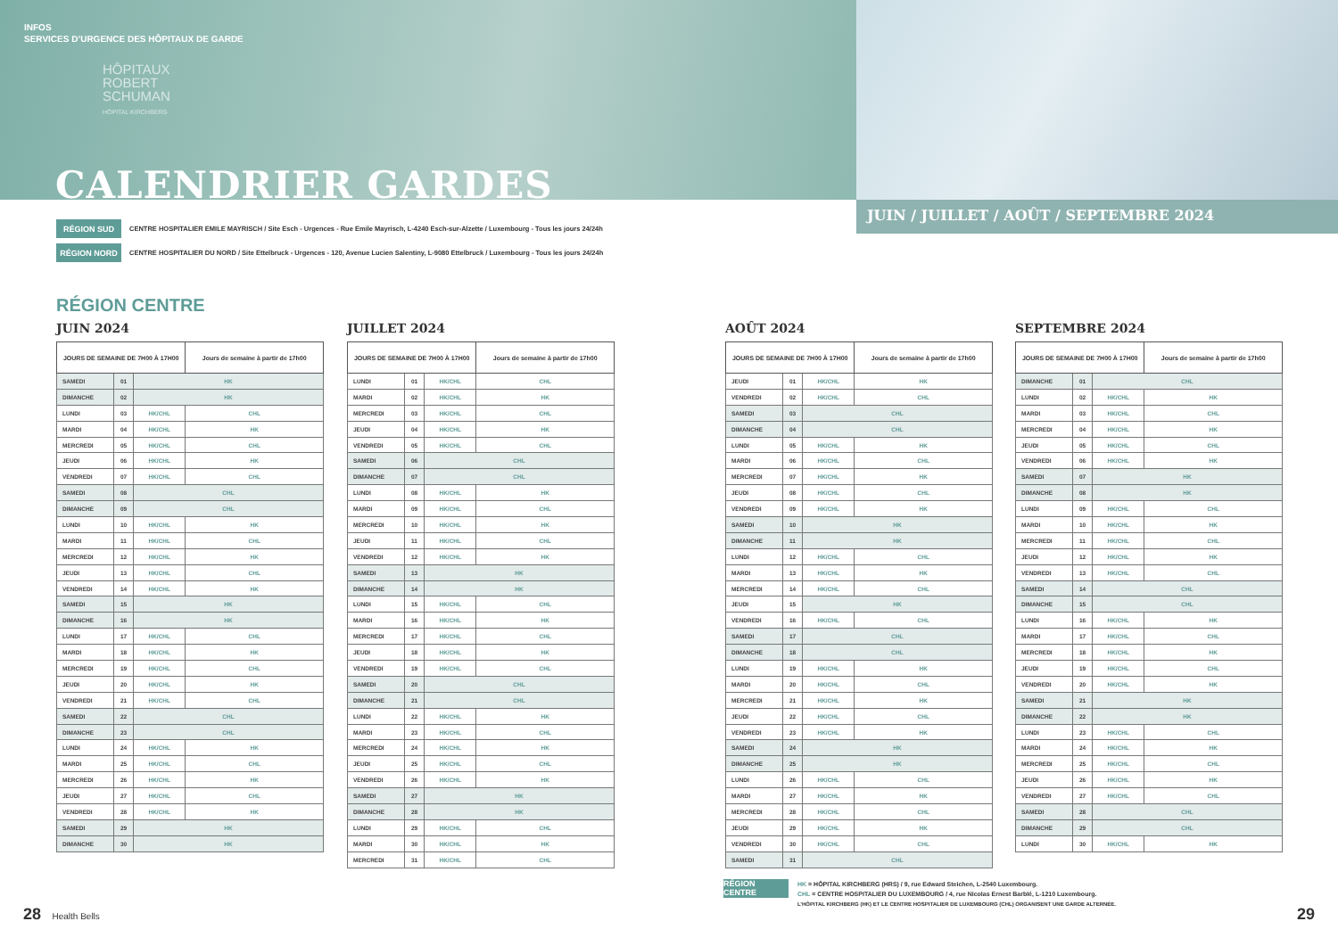INFOS
SERVICES D’URGENCE DES HÔPITAUX DE GARDE
HÔPITAUX
ROBERT
SCHUMAN
HÔPITAL KIRCHBERG
CALENDRIER GARDES
RÉGION SUD
CENTRE HOSPITALIER EMILE MAYRISCH / Site Esch - Urgences - Rue Emile Mayrisch, L-4240 Esch-sur-Alzette / Luxembourg - Tous les jours 24/24h
RÉGION NORD
CENTRE HOSPITALIER DU NORD / Site Ettelbruck - Urgences - 120, Avenue Lucien Salentiny, L-9080 Ettelbruck / Luxembourg - Tous les jours 24/24h
JUIN / JUILLET / AOÛT / SEPTEMBRE 2024
RÉGION CENTRE
JUIN 2024
| JOURS DE SEMAINE DE 7H00 À 17H00 | | | Jours de semaine à partir de 17h00 |
| --- | --- | --- | --- |
| SAMEDI | 01 | HK | |
| DIMANCHE | 02 | HK | |
| LUNDI | 03 | HK/CHL | CHL |
| MARDI | 04 | HK/CHL | HK |
| MERCREDI | 05 | HK/CHL | CHL |
| JEUDI | 06 | HK/CHL | HK |
| VENDREDI | 07 | HK/CHL | CHL |
| SAMEDI | 08 | CHL | |
| DIMANCHE | 09 | CHL | |
| LUNDI | 10 | HK/CHL | HK |
| MARDI | 11 | HK/CHL | CHL |
| MERCREDI | 12 | HK/CHL | HK |
| JEUDI | 13 | HK/CHL | CHL |
| VENDREDI | 14 | HK/CHL | HK |
| SAMEDI | 15 | HK | |
| DIMANCHE | 16 | HK | |
| LUNDI | 17 | HK/CHL | CHL |
| MARDI | 18 | HK/CHL | HK |
| MERCREDI | 19 | HK/CHL | CHL |
| JEUDI | 20 | HK/CHL | HK |
| VENDREDI | 21 | HK/CHL | CHL |
| SAMEDI | 22 | CHL | |
| DIMANCHE | 23 | CHL | |
| LUNDI | 24 | HK/CHL | HK |
| MARDI | 25 | HK/CHL | CHL |
| MERCREDI | 26 | HK/CHL | HK |
| JEUDI | 27 | HK/CHL | CHL |
| VENDREDI | 28 | HK/CHL | HK |
| SAMEDI | 29 | HK | |
| DIMANCHE | 30 | HK | |
JUILLET 2024
| JOURS DE SEMAINE DE 7H00 À 17H00 | | | Jours de semaine à partir de 17h00 |
| --- | --- | --- | --- |
| LUNDI | 01 | HK/CHL | CHL |
| MARDI | 02 | HK/CHL | HK |
| MERCREDI | 03 | HK/CHL | CHL |
| JEUDI | 04 | HK/CHL | HK |
| VENDREDI | 05 | HK/CHL | CHL |
| SAMEDI | 06 | CHL | |
| DIMANCHE | 07 | CHL | |
| LUNDI | 08 | HK/CHL | HK |
| MARDI | 09 | HK/CHL | CHL |
| MERCREDI | 10 | HK/CHL | HK |
| JEUDI | 11 | HK/CHL | CHL |
| VENDREDI | 12 | HK/CHL | HK |
| SAMEDI | 13 | HK | |
| DIMANCHE | 14 | HK | |
| LUNDI | 15 | HK/CHL | CHL |
| MARDI | 16 | HK/CHL | HK |
| MERCREDI | 17 | HK/CHL | CHL |
| JEUDI | 18 | HK/CHL | HK |
| VENDREDI | 19 | HK/CHL | CHL |
| SAMEDI | 20 | CHL | |
| DIMANCHE | 21 | CHL | |
| LUNDI | 22 | HK/CHL | HK |
| MARDI | 23 | HK/CHL | CHL |
| MERCREDI | 24 | HK/CHL | HK |
| JEUDI | 25 | HK/CHL | CHL |
| VENDREDI | 26 | HK/CHL | HK |
| SAMEDI | 27 | HK | |
| DIMANCHE | 28 | HK | |
| LUNDI | 29 | HK/CHL | CHL |
| MARDI | 30 | HK/CHL | HK |
| MERCREDI | 31 | HK/CHL | CHL |
AOÛT 2024
| JOURS DE SEMAINE DE 7H00 À 17H00 | | | Jours de semaine à partir de 17h00 |
| --- | --- | --- | --- |
| JEUDI | 01 | HK/CHL | HK |
| VENDREDI | 02 | HK/CHL | CHL |
| SAMEDI | 03 | CHL | |
| DIMANCHE | 04 | CHL | |
| LUNDI | 05 | HK/CHL | HK |
| MARDI | 06 | HK/CHL | CHL |
| MERCREDI | 07 | HK/CHL | HK |
| JEUDI | 08 | HK/CHL | CHL |
| VENDREDI | 09 | HK/CHL | HK |
| SAMEDI | 10 | HK | |
| DIMANCHE | 11 | HK | |
| LUNDI | 12 | HK/CHL | CHL |
| MARDI | 13 | HK/CHL | HK |
| MERCREDI | 14 | HK/CHL | CHL |
| JEUDI | 15 | HK | |
| VENDREDI | 16 | HK/CHL | CHL |
| SAMEDI | 17 | CHL | |
| DIMANCHE | 18 | CHL | |
| LUNDI | 19 | HK/CHL | HK |
| MARDI | 20 | HK/CHL | CHL |
| MERCREDI | 21 | HK/CHL | HK |
| JEUDI | 22 | HK/CHL | CHL |
| VENDREDI | 23 | HK/CHL | HK |
| SAMEDI | 24 | HK | |
| DIMANCHE | 25 | HK | |
| LUNDI | 26 | HK/CHL | CHL |
| MARDI | 27 | HK/CHL | HK |
| MERCREDI | 28 | HK/CHL | CHL |
| JEUDI | 29 | HK/CHL | HK |
| VENDREDI | 30 | HK/CHL | CHL |
| SAMEDI | 31 | CHL | |
SEPTEMBRE 2024
| JOURS DE SEMAINE DE 7H00 À 17H00 | | | Jours de semaine à partir de 17h00 |
| --- | --- | --- | --- |
| DIMANCHE | 01 | CHL | |
| LUNDI | 02 | HK/CHL | HK |
| MARDI | 03 | HK/CHL | CHL |
| MERCREDI | 04 | HK/CHL | HK |
| JEUDI | 05 | HK/CHL | CHL |
| VENDREDI | 06 | HK/CHL | HK |
| SAMEDI | 07 | HK | |
| DIMANCHE | 08 | HK | |
| LUNDI | 09 | HK/CHL | CHL |
| MARDI | 10 | HK/CHL | HK |
| MERCREDI | 11 | HK/CHL | CHL |
| JEUDI | 12 | HK/CHL | HK |
| VENDREDI | 13 | HK/CHL | CHL |
| SAMEDI | 14 | CHL | |
| DIMANCHE | 15 | CHL | |
| LUNDI | 16 | HK/CHL | HK |
| MARDI | 17 | HK/CHL | CHL |
| MERCREDI | 18 | HK/CHL | HK |
| JEUDI | 19 | HK/CHL | CHL |
| VENDREDI | 20 | HK/CHL | HK |
| SAMEDI | 21 | HK | |
| DIMANCHE | 22 | HK | |
| LUNDI | 23 | HK/CHL | CHL |
| MARDI | 24 | HK/CHL | HK |
| MERCREDI | 25 | HK/CHL | CHL |
| JEUDI | 26 | HK/CHL | HK |
| VENDREDI | 27 | HK/CHL | CHL |
| SAMEDI | 28 | CHL | |
| DIMANCHE | 29 | CHL | |
| LUNDI | 30 | HK/CHL | HK |
RÉGION CENTRE
HK = HÔPITAL KIRCHBERG (HRS) / 9, rue Edward Steichen, L-2540 Luxembourg.
CHL = CENTRE HOSPITALIER DU LUXEMBOURG / 4, rue Nicolas Ernest Barblé, L-1210 Luxembourg.
L’HÔPITAL KIRCHBERG (HK) ET LE CENTRE HOSPITALIER DE LUXEMBOURG (CHL) ORGANISENT UNE GARDE ALTERNÉE.
28 Health Bells
29